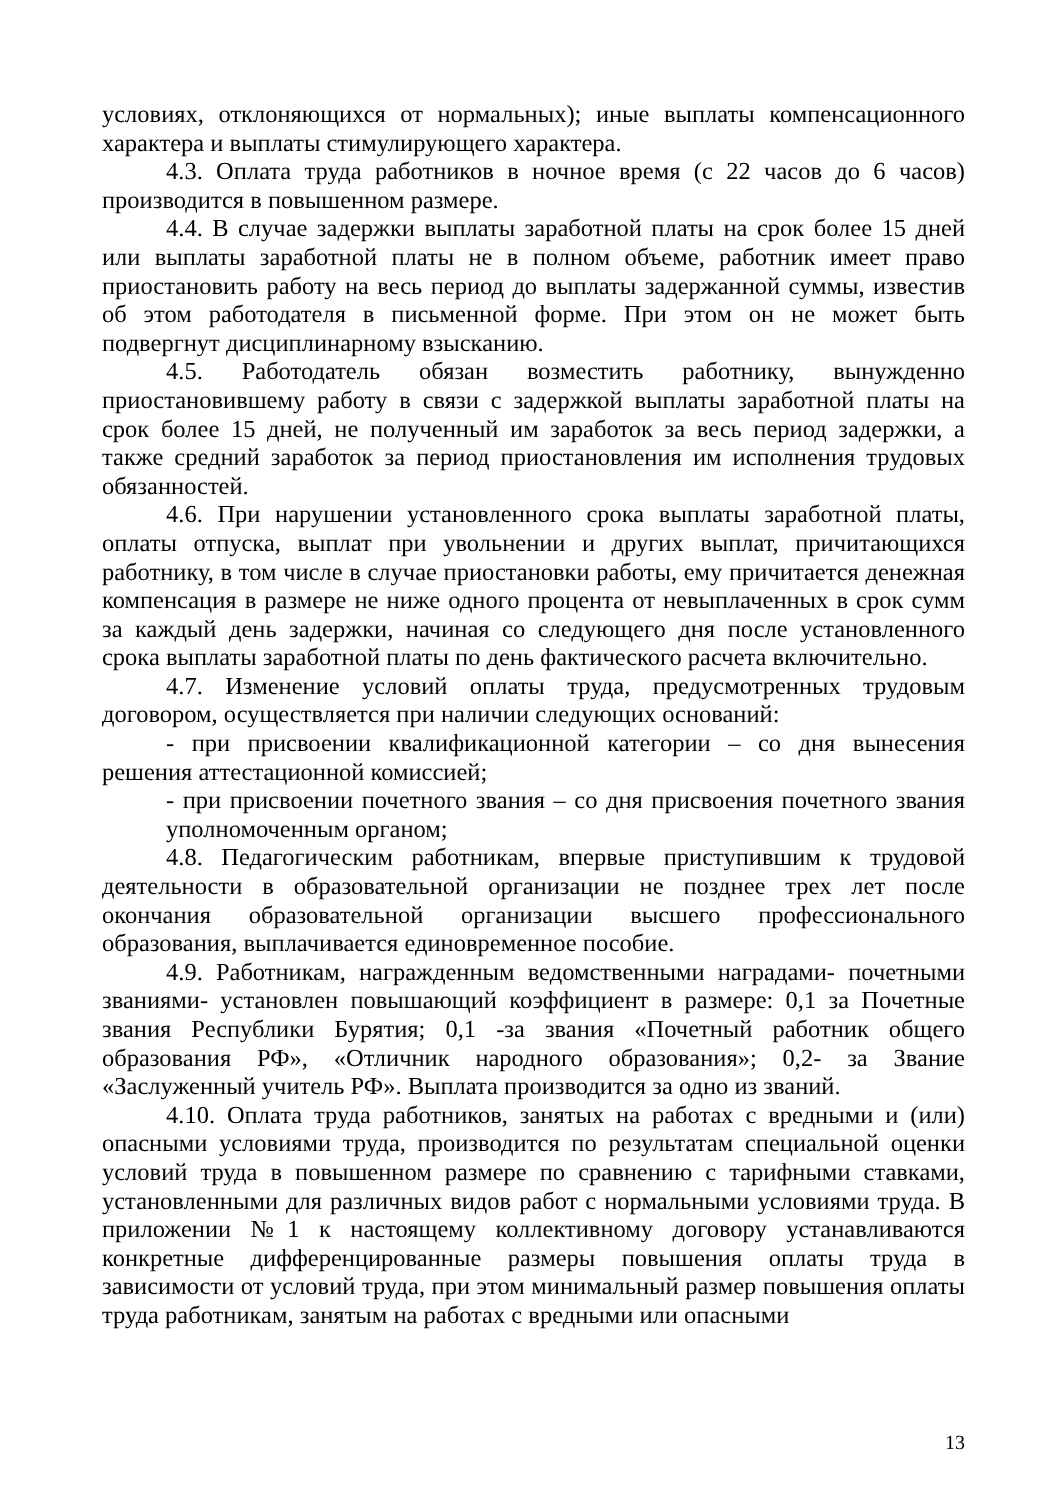условиях, отклоняющихся от нормальных); иные выплаты компенсационного характера и выплаты стимулирующего характера.
4.3. Оплата труда работников в ночное время (с 22 часов до 6 часов) производится в повышенном размере.
4.4. В случае задержки выплаты заработной платы на срок более 15 дней или выплаты заработной платы не в полном объеме, работник имеет право приостановить работу на весь период до выплаты задержанной суммы, известив об этом работодателя в письменной форме. При этом он не может быть подвергнут дисциплинарному взысканию.
4.5. Работодатель обязан возместить работнику, вынужденно приостановившему работу в связи с задержкой выплаты заработной платы на срок более 15 дней, не полученный им заработок за весь период задержки, а также средний заработок за период приостановления им исполнения трудовых обязанностей.
4.6. При нарушении установленного срока выплаты заработной платы, оплаты отпуска, выплат при увольнении и других выплат, причитающихся работнику, в том числе в случае приостановки работы, ему причитается денежная компенсация в размере не ниже одного процента от невыплаченных в срок сумм за каждый день задержки, начиная со следующего дня после установленного срока выплаты заработной платы по день фактического расчета включительно.
4.7. Изменение условий оплаты труда, предусмотренных трудовым договором, осуществляется при наличии следующих оснований:
- при присвоении квалификационной категории – со дня вынесения решения аттестационной комиссией;
- при присвоении почетного звания – со дня присвоения почетного звания уполномоченным органом;
4.8. Педагогическим работникам, впервые приступившим к трудовой деятельности в образовательной организации не позднее трех лет после окончания образовательной организации высшего профессионального образования, выплачивается единовременное пособие.
4.9. Работникам, награжденным ведомственными наградами- почетными званиями- установлен повышающий коэффициент в размере: 0,1 за Почетные звания Республики Бурятия; 0,1 -за звания «Почетный работник общего образования РФ», «Отличник народного образования»; 0,2- за Звание «Заслуженный учитель РФ». Выплата производится за одно из званий.
4.10. Оплата труда работников, занятых на работах с вредными и (или) опасными условиями труда, производится по результатам специальной оценки условий труда в повышенном размере по сравнению с тарифными ставками, установленными для различных видов работ с нормальными условиями труда. В приложении №1 к настоящему коллективному договору устанавливаются конкретные дифференцированные размеры повышения оплаты труда в зависимости от условий труда, при этом минимальный размер повышения оплаты труда работникам, занятым на работах с вредными или опасными
13